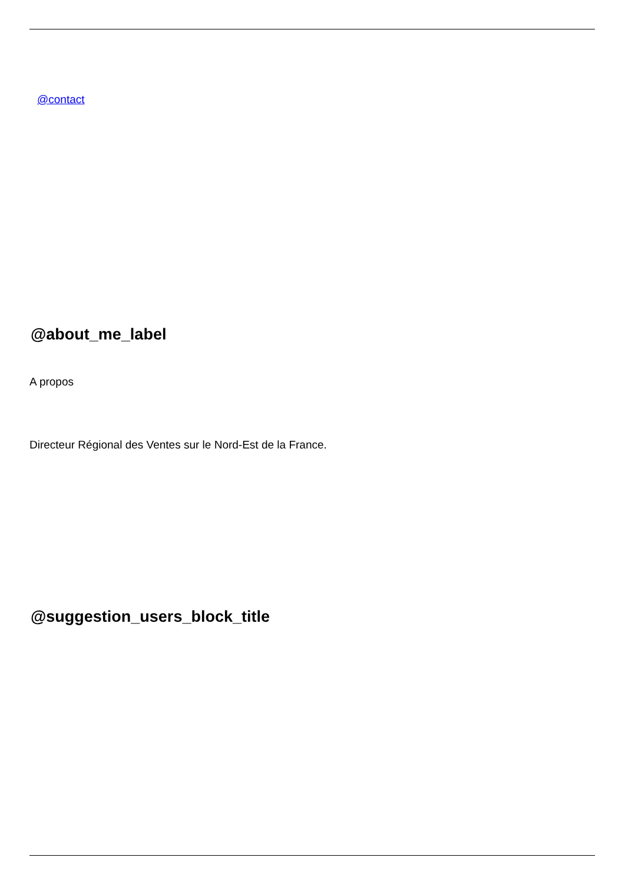@contact
@about_me_label
A propos
Directeur Régional des Ventes sur le Nord-Est de la France.
@suggestion_users_block_title